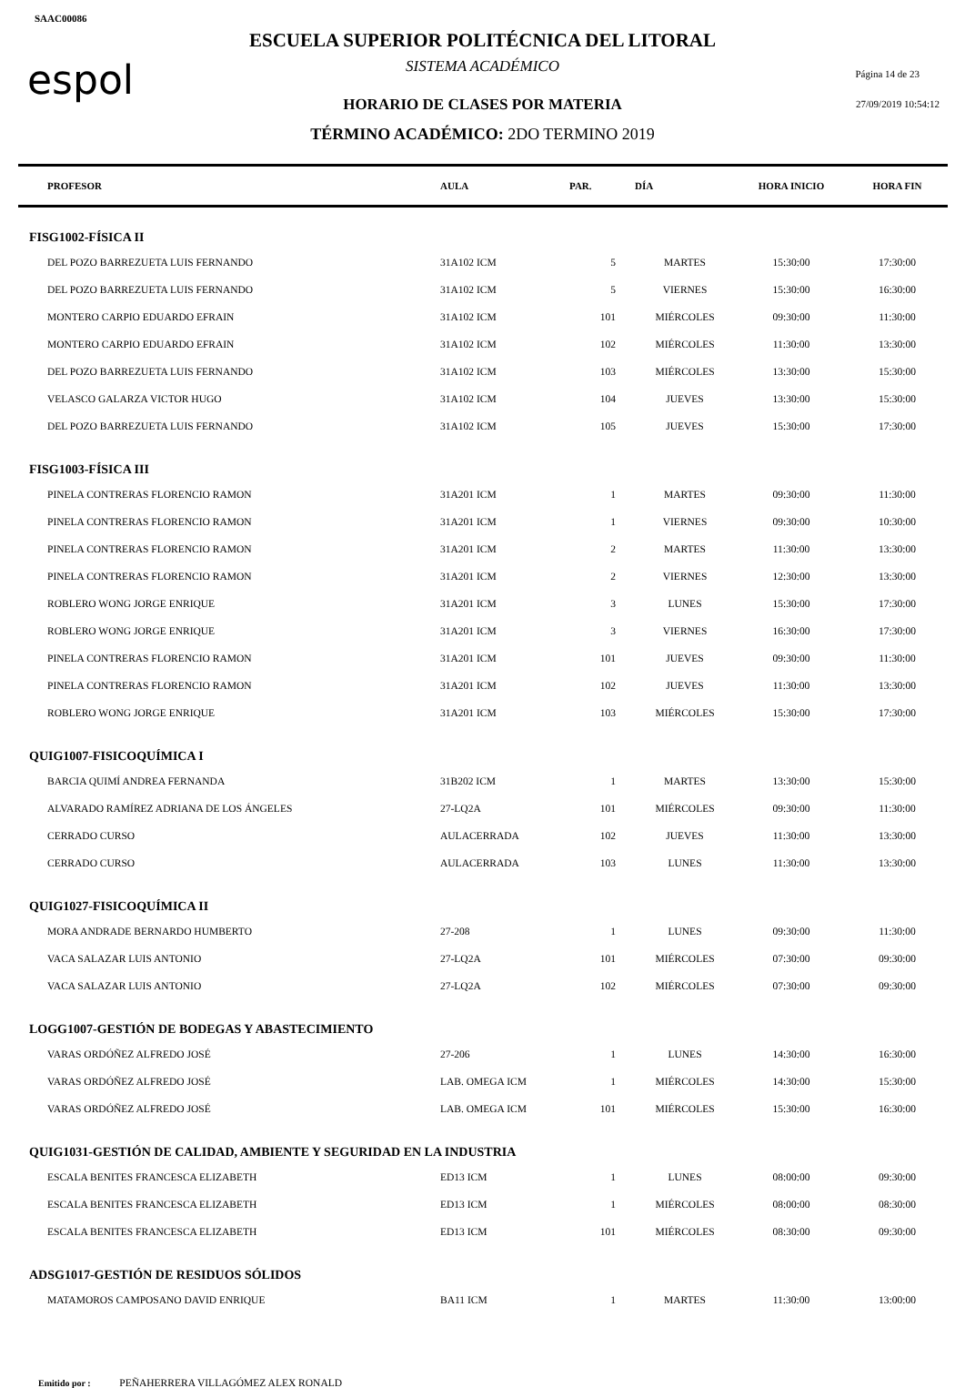SAAC00086
espol
ESCUELA SUPERIOR POLITÉCNICA DEL LITORAL
SISTEMA ACADÉMICO
HORARIO DE CLASES POR MATERIA
TÉRMINO ACADÉMICO: 2DO TERMINO 2019
Página 14 de 23
27/09/2019 10:54:12
| PROFESOR | AULA | PAR. | DÍA | HORA INICIO | HORA FIN |
| --- | --- | --- | --- | --- | --- |
| FISG1002-FÍSICA II | | | | | |
| DEL POZO BARREZUETA LUIS FERNANDO | 31A102 ICM | 5 | MARTES | 15:30:00 | 17:30:00 |
| DEL POZO BARREZUETA LUIS FERNANDO | 31A102 ICM | 5 | VIERNES | 15:30:00 | 16:30:00 |
| MONTERO CARPIO EDUARDO EFRAIN | 31A102 ICM | 101 | MIÉRCOLES | 09:30:00 | 11:30:00 |
| MONTERO CARPIO EDUARDO EFRAIN | 31A102 ICM | 102 | MIÉRCOLES | 11:30:00 | 13:30:00 |
| DEL POZO BARREZUETA LUIS FERNANDO | 31A102 ICM | 103 | MIÉRCOLES | 13:30:00 | 15:30:00 |
| VELASCO GALARZA VICTOR HUGO | 31A102 ICM | 104 | JUEVES | 13:30:00 | 15:30:00 |
| DEL POZO BARREZUETA LUIS FERNANDO | 31A102 ICM | 105 | JUEVES | 15:30:00 | 17:30:00 |
| FISG1003-FÍSICA III | | | | | |
| PINELA CONTRERAS FLORENCIO RAMON | 31A201 ICM | 1 | MARTES | 09:30:00 | 11:30:00 |
| PINELA CONTRERAS FLORENCIO RAMON | 31A201 ICM | 1 | VIERNES | 09:30:00 | 10:30:00 |
| PINELA CONTRERAS FLORENCIO RAMON | 31A201 ICM | 2 | MARTES | 11:30:00 | 13:30:00 |
| PINELA CONTRERAS FLORENCIO RAMON | 31A201 ICM | 2 | VIERNES | 12:30:00 | 13:30:00 |
| ROBLERO WONG JORGE ENRIQUE | 31A201 ICM | 3 | LUNES | 15:30:00 | 17:30:00 |
| ROBLERO WONG JORGE ENRIQUE | 31A201 ICM | 3 | VIERNES | 16:30:00 | 17:30:00 |
| PINELA CONTRERAS FLORENCIO RAMON | 31A201 ICM | 101 | JUEVES | 09:30:00 | 11:30:00 |
| PINELA CONTRERAS FLORENCIO RAMON | 31A201 ICM | 102 | JUEVES | 11:30:00 | 13:30:00 |
| ROBLERO WONG JORGE ENRIQUE | 31A201 ICM | 103 | MIÉRCOLES | 15:30:00 | 17:30:00 |
| QUIG1007-FISICOQUÍMICA I | | | | | |
| BARCIA QUIMÍ ANDREA FERNANDA | 31B202 ICM | 1 | MARTES | 13:30:00 | 15:30:00 |
| ALVARADO RAMÍREZ ADRIANA DE LOS ÁNGELES | 27-LQ2A | 101 | MIÉRCOLES | 09:30:00 | 11:30:00 |
| CERRADO CURSO | AULACERRADA | 102 | JUEVES | 11:30:00 | 13:30:00 |
| CERRADO CURSO | AULACERRADA | 103 | LUNES | 11:30:00 | 13:30:00 |
| QUIG1027-FISICOQUÍMICA II | | | | | |
| MORA ANDRADE BERNARDO HUMBERTO | 27-208 | 1 | LUNES | 09:30:00 | 11:30:00 |
| VACA SALAZAR LUIS ANTONIO | 27-LQ2A | 101 | MIÉRCOLES | 07:30:00 | 09:30:00 |
| VACA SALAZAR LUIS ANTONIO | 27-LQ2A | 102 | MIÉRCOLES | 07:30:00 | 09:30:00 |
| LOGG1007-GESTIÓN DE BODEGAS Y ABASTECIMIENTO | | | | | |
| VARAS ORDÓÑEZ ALFREDO JOSÉ | 27-206 | 1 | LUNES | 14:30:00 | 16:30:00 |
| VARAS ORDÓÑEZ ALFREDO JOSÉ | LAB. OMEGA ICM | 1 | MIÉRCOLES | 14:30:00 | 15:30:00 |
| VARAS ORDÓÑEZ ALFREDO JOSÉ | LAB. OMEGA ICM | 101 | MIÉRCOLES | 15:30:00 | 16:30:00 |
| QUIG1031-GESTIÓN DE CALIDAD, AMBIENTE Y SEGURIDAD EN LA INDUSTRIA | | | | | |
| ESCALA BENITES FRANCESCA ELIZABETH | ED13 ICM | 1 | LUNES | 08:00:00 | 09:30:00 |
| ESCALA BENITES FRANCESCA ELIZABETH | ED13 ICM | 1 | MIÉRCOLES | 08:00:00 | 08:30:00 |
| ESCALA BENITES FRANCESCA ELIZABETH | ED13 ICM | 101 | MIÉRCOLES | 08:30:00 | 09:30:00 |
| ADSG1017-GESTIÓN DE RESIDUOS SÓLIDOS | | | | | |
| MATAMOROS CAMPOSANO DAVID ENRIQUE | BA11 ICM | 1 | MARTES | 11:30:00 | 13:00:00 |
Emitido por : PEÑAHERRERA VILLAGÓMEZ ALEX RONALD